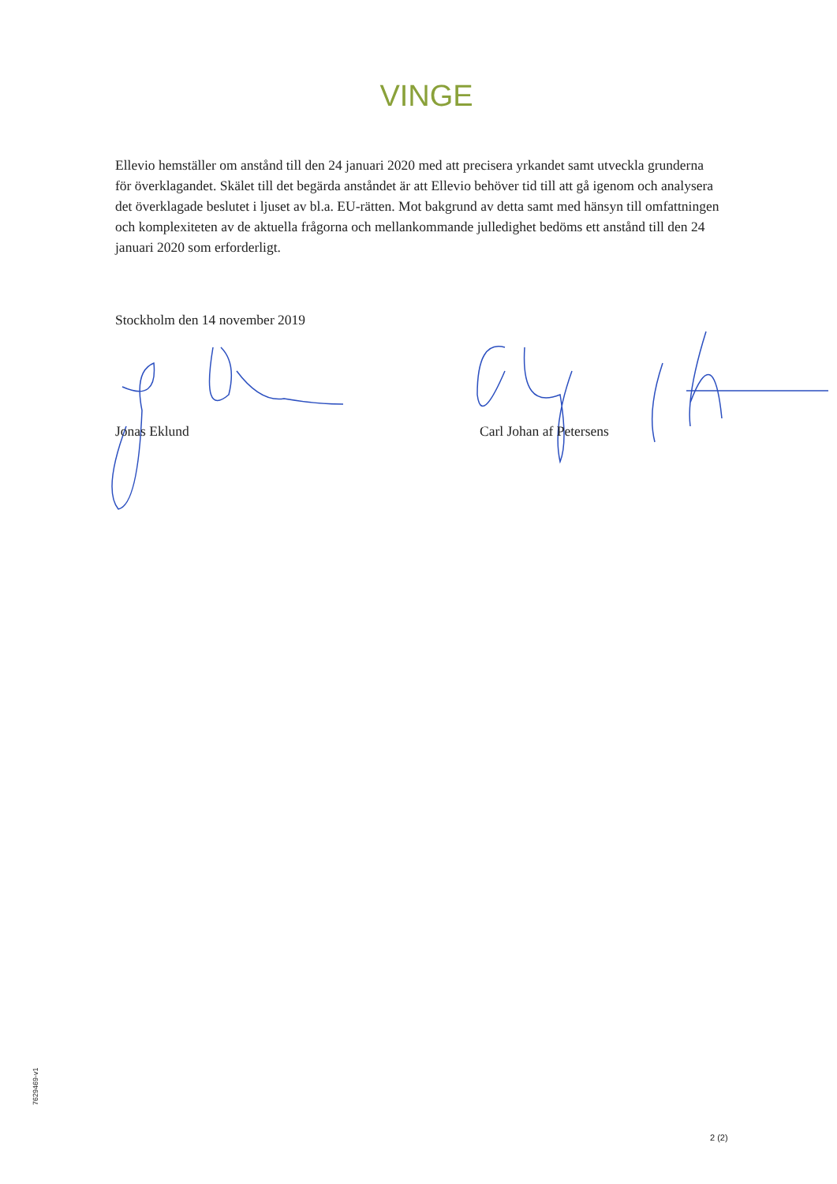VINGE
Ellevio hemställer om anstånd till den 24 januari 2020 med att precisera yrkandet samt utveckla grunderna för överklagandet. Skälet till det begärda anståndet är att Ellevio behöver tid till att gå igenom och analysera det överklagade beslutet i ljuset av bl.a. EU-rätten. Mot bakgrund av detta samt med hänsyn till omfattningen och komplexiteten av de aktuella frågorna och mellankommande julledighet bedöms ett anstånd till den 24 januari 2020 som erforderligt.
Stockholm den 14 november 2019
Jonas Eklund Carl Johan af Petersens
7629469-v1
2 (2)